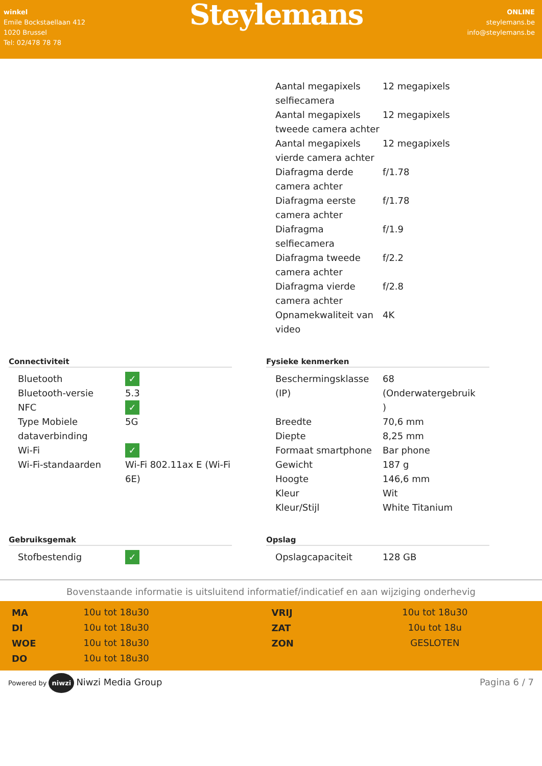winkel
Emile Bockstaellaan 412
1020 Brussel
Tel: 02/478 78 78
Steylemans
ONLINE
steylemans.be
info@steylemans.be
| Aantal megapixels selfiecamera | 12 megapixels |
| Aantal megapixels tweede camera achter | 12 megapixels |
| Aantal megapixels vierde camera achter | 12 megapixels |
| Diafragma derde camera achter | f/1.78 |
| Diafragma eerste camera achter | f/1.78 |
| Diafragma selfiecamera | f/1.9 |
| Diafragma tweede camera achter | f/2.2 |
| Diafragma vierde camera achter | f/2.8 |
| Opnamekwaliteit van video | 4K |
Connectiviteit
| Bluetooth | ✓ |
| Bluetooth-versie | 5.3 |
| NFC | ✓ |
| Type Mobiele dataverbinding | 5G |
| Wi-Fi | ✓ |
| Wi-Fi-standaarden | Wi-Fi 802.11ax E (Wi-Fi 6E) |
Fysieke kenmerken
| Beschermingsklasse (IP) | 68 (Onderwatergebruik ) |
| Breedte | 70,6 mm |
| Diepte | 8,25 mm |
| Formaat smartphone | Bar phone |
| Gewicht | 187 g |
| Hoogte | 146,6 mm |
| Kleur | Wit |
| Kleur/Stijl | White Titanium |
Gebruiksgemak
| Stofbestendig | ✓ |
Opslag
| Opslagcapaciteit | 128 GB |
Bovenstaande informatie is uitsluitend informatief/indicatief en aan wijziging onderhevig
| MA | 10u tot 18u30 |
| DI | 10u tot 18u30 |
| WOE | 10u tot 18u30 |
| DO | 10u tot 18u30 |
| VRIJ | 10u tot 18u30 |
| ZAT | 10u tot 18u |
| ZON | GESLOTEN |
Powered by niwzi Niwzi Media Group
Pagina 6 / 7